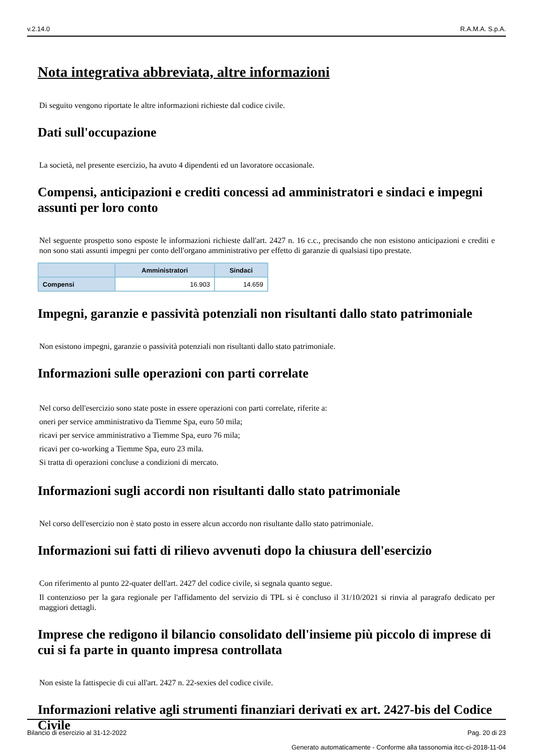v.2.14.0 R.A.M.A. S.p.A.
Nota integrativa abbreviata, altre informazioni
Di seguito vengono riportate le altre informazioni richieste dal codice civile.
Dati sull'occupazione
La società, nel presente esercizio, ha avuto 4 dipendenti ed un lavoratore occasionale.
Compensi, anticipazioni e crediti concessi ad amministratori e sindaci e impegni assunti per loro conto
Nel seguente prospetto sono esposte le informazioni richieste dall'art. 2427 n. 16 c.c., precisando che non esistono anticipazioni e crediti e non sono stati assunti impegni per conto dell'organo amministrativo per effetto di garanzie di qualsiasi tipo prestate.
| | Amministratori | Sindaci |
| --- | --- | --- |
| Compensi | 16.903 | 14.659 |
Impegni, garanzie e passività potenziali non risultanti dallo stato patrimoniale
Non esistono impegni, garanzie o passività potenziali non risultanti dallo stato patrimoniale.
Informazioni sulle operazioni con parti correlate
Nel corso dell'esercizio sono state poste in essere operazioni con parti correlate, riferite a:
oneri per service amministrativo da Tiemme Spa, euro 50 mila;
ricavi per service amministrativo a Tiemme Spa, euro 76 mila;
ricavi per co-working a Tiemme Spa, euro 23 mila.
Si tratta di operazioni concluse a condizioni di mercato.
Informazioni sugli accordi non risultanti dallo stato patrimoniale
Nel corso dell'esercizio non è stato posto in essere alcun accordo non risultante dallo stato patrimoniale.
Informazioni sui fatti di rilievo avvenuti dopo la chiusura dell'esercizio
Con riferimento al punto 22-quater dell'art. 2427 del codice civile, si segnala quanto segue.
Il contenzioso per la gara regionale per l'affidamento del servizio di TPL si è concluso il 31/10/2021 si rinvia al paragrafo dedicato per maggiori dettagli.
Imprese che redigono il bilancio consolidato dell'insieme più piccolo di imprese di cui si fa parte in quanto impresa controllata
Non esiste la fattispecie di cui all'art. 2427 n. 22-sexies del codice civile.
Informazioni relative agli strumenti finanziari derivati ex art. 2427-bis del Codice Civile
Bilancio di esercizio al 31-12-2022 Pag. 20 di 23
Generato automaticamente - Conforme alla tassonomia itcc-ci-2018-11-04